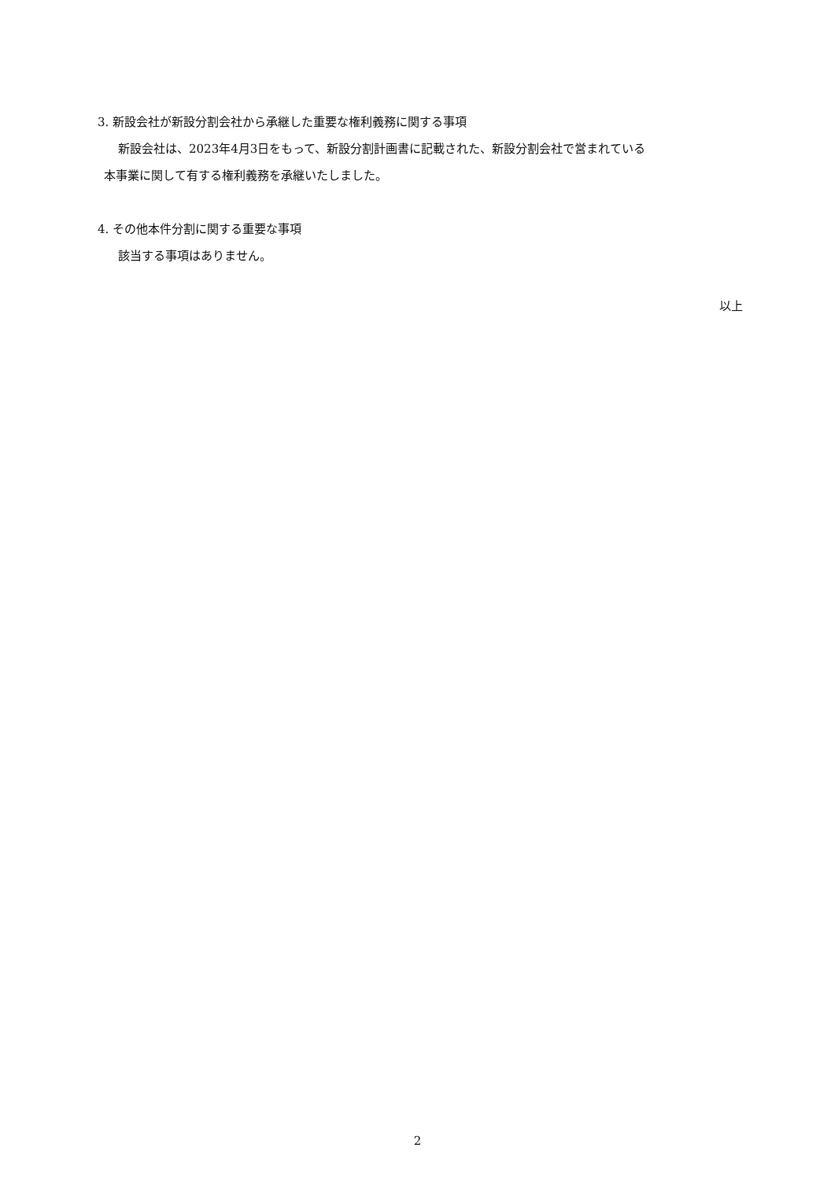3. 新設会社が新設分割会社から承継した重要な権利義務に関する事項
新設会社は、2023年4月3日をもって、新設分割計画書に記載された、新設分割会社で営まれている
本事業に関して有する権利義務を承継いたしました。
4. その他本件分割に関する重要な事項
該当する事項はありません。
以上
2